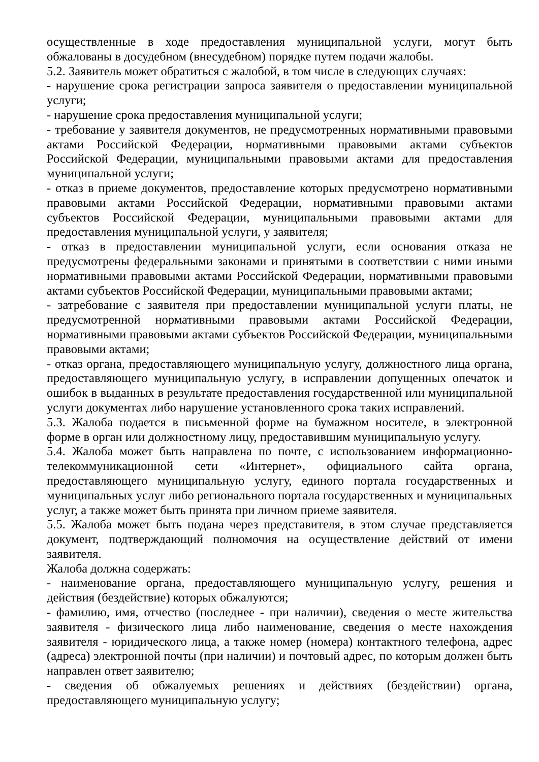осуществленные в ходе предоставления муниципальной услуги, могут быть обжалованы в досудебном (внесудебном) порядке путем подачи жалобы.
5.2. Заявитель может обратиться с жалобой, в том числе в следующих случаях:
- нарушение срока регистрации запроса заявителя о предоставлении муниципальной услуги;
- нарушение срока предоставления муниципальной услуги;
- требование у заявителя документов, не предусмотренных нормативными правовыми актами Российской Федерации, нормативными правовыми актами субъектов Российской Федерации, муниципальными правовыми актами для предоставления муниципальной услуги;
- отказ в приеме документов, предоставление которых предусмотрено нормативными правовыми актами Российской Федерации, нормативными правовыми актами субъектов Российской Федерации, муниципальными правовыми актами для предоставления муниципальной услуги, у заявителя;
- отказ в предоставлении муниципальной услуги, если основания отказа не предусмотрены федеральными законами и принятыми в соответствии с ними иными нормативными правовыми актами Российской Федерации, нормативными правовыми актами субъектов Российской Федерации, муниципальными правовыми актами;
- затребование с заявителя при предоставлении муниципальной услуги платы, не предусмотренной нормативными правовыми актами Российской Федерации, нормативными правовыми актами субъектов Российской Федерации, муниципальными правовыми актами;
- отказ органа, предоставляющего муниципальную услугу, должностного лица органа, предоставляющего муниципальную услугу, в исправлении допущенных опечаток и ошибок в выданных в результате предоставления государственной или муниципальной услуги документах либо нарушение установленного срока таких исправлений.
5.3. Жалоба подается в письменной форме на бумажном носителе, в электронной форме в орган или должностному лицу, предоставившим муниципальную услугу.
5.4. Жалоба может быть направлена по почте, с использованием информационно-телекоммуникационной сети «Интернет», официального сайта органа, предоставляющего муниципальную услугу, единого портала государственных и муниципальных услуг либо регионального портала государственных и муниципальных услуг, а также может быть принята при личном приеме заявителя.
5.5. Жалоба может быть подана через представителя, в этом случае представляется документ, подтверждающий полномочия на осуществление действий от имени заявителя.
Жалоба должна содержать:
- наименование органа, предоставляющего муниципальную услугу, решения и действия (бездействие) которых обжалуются;
- фамилию, имя, отчество (последнее - при наличии), сведения о месте жительства заявителя - физического лица либо наименование, сведения о месте нахождения заявителя - юридического лица, а также номер (номера) контактного телефона, адрес (адреса) электронной почты (при наличии) и почтовый адрес, по которым должен быть направлен ответ заявителю;
- сведения об обжалуемых решениях и действиях (бездействии) органа, предоставляющего муниципальную услугу;